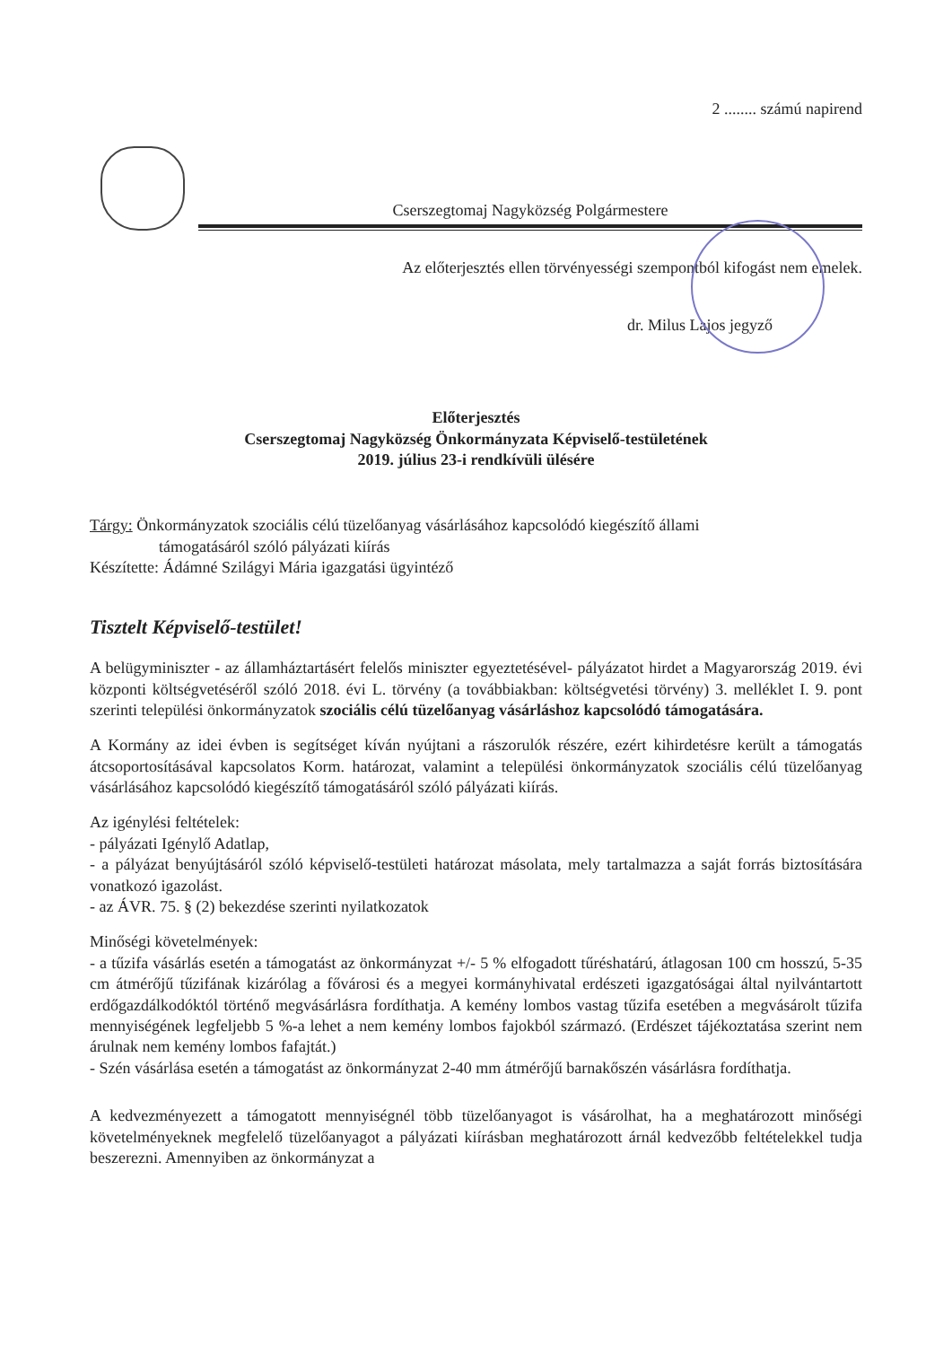2 ........ számú napirend
Cserszegtomaj Nagyközség Polgármestere
Az előterjesztés ellen törvényességi szempontból kifogást nem emelek.
dr. Milus Lajos jegyző
Előterjesztés
Cserszegtomaj Nagyközség Önkormányzata Képviselő-testületének
2019. július 23-i rendkívüli ülésére
Tárgy: Önkormányzatok szociális célú tüzelőanyag vásárlásához kapcsolódó kiegészítő állami
támogatásáról szóló pályázati kiírás
Készítette: Ádámné Szilágyi Mária igazgatási ügyintéző
Tisztelt Képviselő-testület!
A belügyminiszter - az államháztartásért felelős miniszter egyeztetésével- pályázatot hirdet a Magyarország 2019. évi központi költségvetéséről szóló 2018. évi L. törvény (a továbbiakban: költségvetési törvény) 3. melléklet I. 9. pont szerinti települési önkormányzatok szociális célú tüzelőanyag vásárláshoz kapcsolódó támogatására.
A Kormány az idei évben is segítséget kíván nyújtani a rászorulók részére, ezért kihirdetésre került a támogatás átcsoportosításával kapcsolatos Korm. határozat, valamint a települési önkormányzatok szociális célú tüzelőanyag vásárlásához kapcsolódó kiegészítő támogatásáról szóló pályázati kiírás.
Az igénylési feltételek:
- pályázati Igénylő Adatlap,
- a pályázat benyújtásáról szóló képviselő-testületi határozat másolata, mely tartalmazza a saját forrás biztosítására vonatkozó igazolást.
- az ÁVR. 75. § (2) bekezdése szerinti nyilatkozatok
Minőségi követelmények:
- a tűzifa vásárlás esetén a támogatást az önkormányzat +/- 5 % elfogadott tűréshatárú, átlagosan 100 cm hosszú, 5-35 cm átmérőjű tűzifának kizárólag a fővárosi és a megyei kormányhivatal erdészeti igazgatóságai által nyilvántartott erdőgazdálkodóktól történő megvásárlásra fordíthatja. A kemény lombos vastag tűzifa esetében a megvásárolt tűzifa mennyiségének legfeljebb 5 %-a lehet a nem kemény lombos fajokból származó. (Erdészet tájékoztatása szerint nem árulnak nem kemény lombos fafajtát.)
- Szén vásárlása esetén a támogatást az önkormányzat 2-40 mm átmérőjű barnakőszén vásárlásra fordíthatja.
A kedvezményezett a támogatott mennyiségnél több tüzelőanyagot is vásárolhat, ha a meghatározott minőségi követelményeknek megfelelő tüzelőanyagot a pályázati kiírásban meghatározott árnál kedvezőbb feltételekkel tudja beszerezni. Amennyiben az önkormányzat a